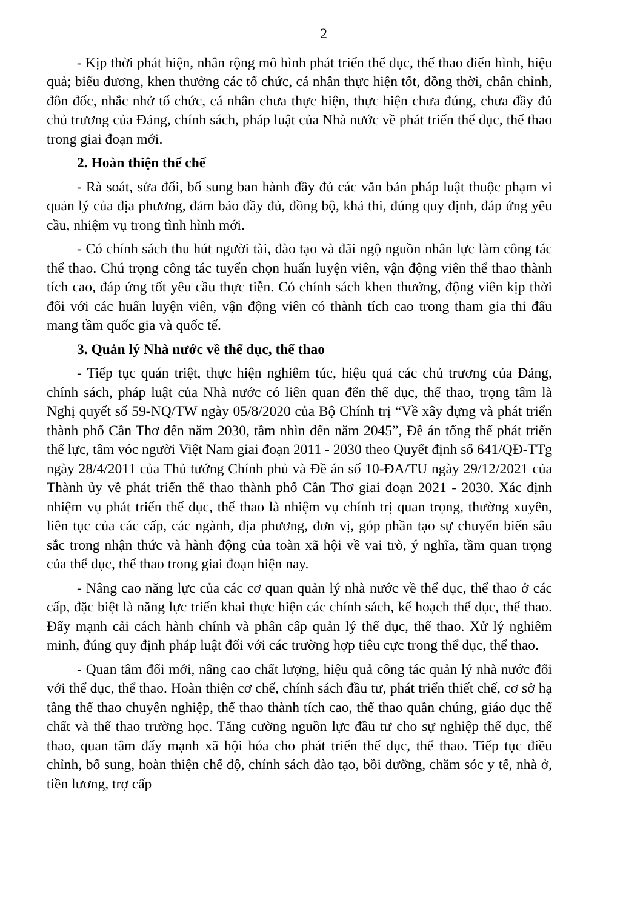2
- Kịp thời phát hiện, nhân rộng mô hình phát triển thể dục, thể thao điển hình, hiệu quả; biểu dương, khen thưởng các tổ chức, cá nhân thực hiện tốt, đồng thời, chấn chỉnh, đôn đốc, nhắc nhở tổ chức, cá nhân chưa thực hiện, thực hiện chưa đúng, chưa đầy đủ chủ trương của Đảng, chính sách, pháp luật của Nhà nước về phát triển thể dục, thể thao trong giai đoạn mới.
2. Hoàn thiện thể chế
- Rà soát, sửa đổi, bổ sung ban hành đầy đủ các văn bản pháp luật thuộc phạm vi quản lý của địa phương, đảm bảo đầy đủ, đồng bộ, khả thi, đúng quy định, đáp ứng yêu cầu, nhiệm vụ trong tình hình mới.
- Có chính sách thu hút người tài, đào tạo và đãi ngộ nguồn nhân lực làm công tác thể thao. Chú trọng công tác tuyển chọn huấn luyện viên, vận động viên thể thao thành tích cao, đáp ứng tốt yêu cầu thực tiễn. Có chính sách khen thưởng, động viên kịp thời đối với các huấn luyện viên, vận động viên có thành tích cao trong tham gia thi đấu mang tầm quốc gia và quốc tế.
3. Quản lý Nhà nước về thể dục, thể thao
- Tiếp tục quán triệt, thực hiện nghiêm túc, hiệu quả các chủ trương của Đảng, chính sách, pháp luật của Nhà nước có liên quan đến thể dục, thể thao, trọng tâm là Nghị quyết số 59-NQ/TW ngày 05/8/2020 của Bộ Chính trị “Về xây dựng và phát triển thành phố Cần Thơ đến năm 2030, tầm nhìn đến năm 2045”, Đề án tổng thể phát triển thể lực, tầm vóc người Việt Nam giai đoạn 2011 - 2030 theo Quyết định số 641/QĐ-TTg ngày 28/4/2011 của Thủ tướng Chính phủ và Đề án số 10-ĐA/TU ngày 29/12/2021 của Thành ủy về phát triển thể thao thành phố Cần Thơ giai đoạn 2021 - 2030. Xác định nhiệm vụ phát triển thể dục, thể thao là nhiệm vụ chính trị quan trọng, thường xuyên, liên tục của các cấp, các ngành, địa phương, đơn vị, góp phần tạo sự chuyển biến sâu sắc trong nhận thức và hành động của toàn xã hội về vai trò, ý nghĩa, tầm quan trọng của thể dục, thể thao trong giai đoạn hiện nay.
- Nâng cao năng lực của các cơ quan quản lý nhà nước về thể dục, thể thao ở các cấp, đặc biệt là năng lực triển khai thực hiện các chính sách, kế hoạch thể dục, thể thao. Đẩy mạnh cải cách hành chính và phân cấp quản lý thể dục, thể thao. Xử lý nghiêm minh, đúng quy định pháp luật đối với các trường hợp tiêu cực trong thể dục, thể thao.
- Quan tâm đổi mới, nâng cao chất lượng, hiệu quả công tác quản lý nhà nước đối với thể dục, thể thao. Hoàn thiện cơ chế, chính sách đầu tư, phát triển thiết chế, cơ sở hạ tầng thể thao chuyên nghiệp, thể thao thành tích cao, thể thao quần chúng, giáo dục thể chất và thể thao trường học. Tăng cường nguồn lực đầu tư cho sự nghiệp thể dục, thể thao, quan tâm đẩy mạnh xã hội hóa cho phát triển thể dục, thể thao. Tiếp tục điều chỉnh, bổ sung, hoàn thiện chế độ, chính sách đào tạo, bồi dưỡng, chăm sóc y tế, nhà ở, tiền lương, trợ cấp